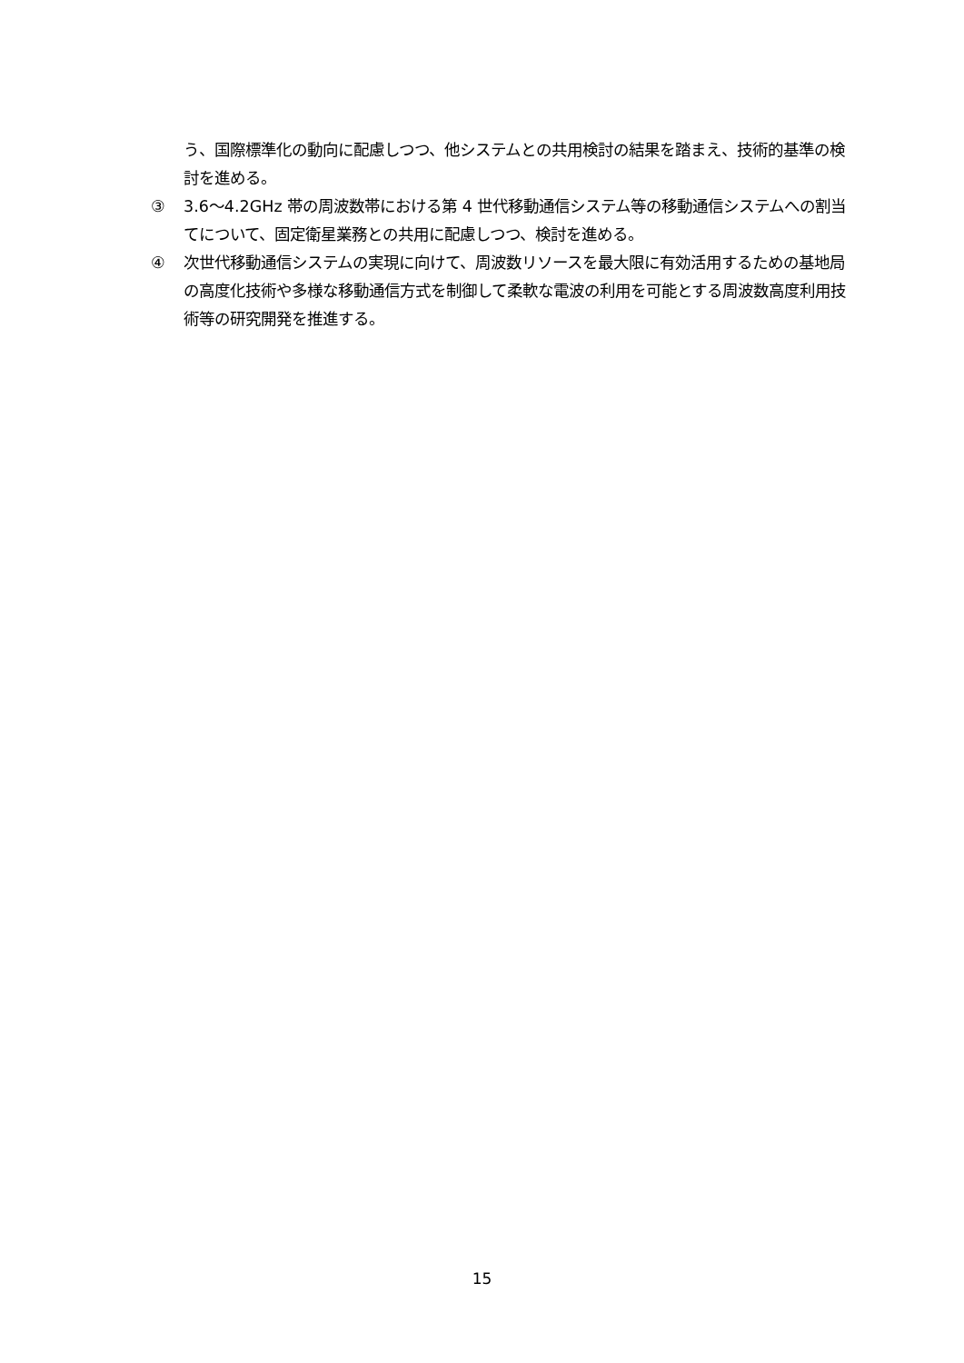う、国際標準化の動向に配慮しつつ、他システムとの共用検討の結果を踏まえ、技術的基準の検討を進める。
③ 3.6～4.2GHz 帯の周波数帯における第 4 世代移動通信システム等の移動通信システムへの割当てについて、固定衛星業務との共用に配慮しつつ、検討を進める。
④ 次世代移動通信システムの実現に向けて、周波数リソースを最大限に有効活用するための基地局の高度化技術や多様な移動通信方式を制御して柔軟な電波の利用を可能とする周波数高度利用技術等の研究開発を推進する。
15